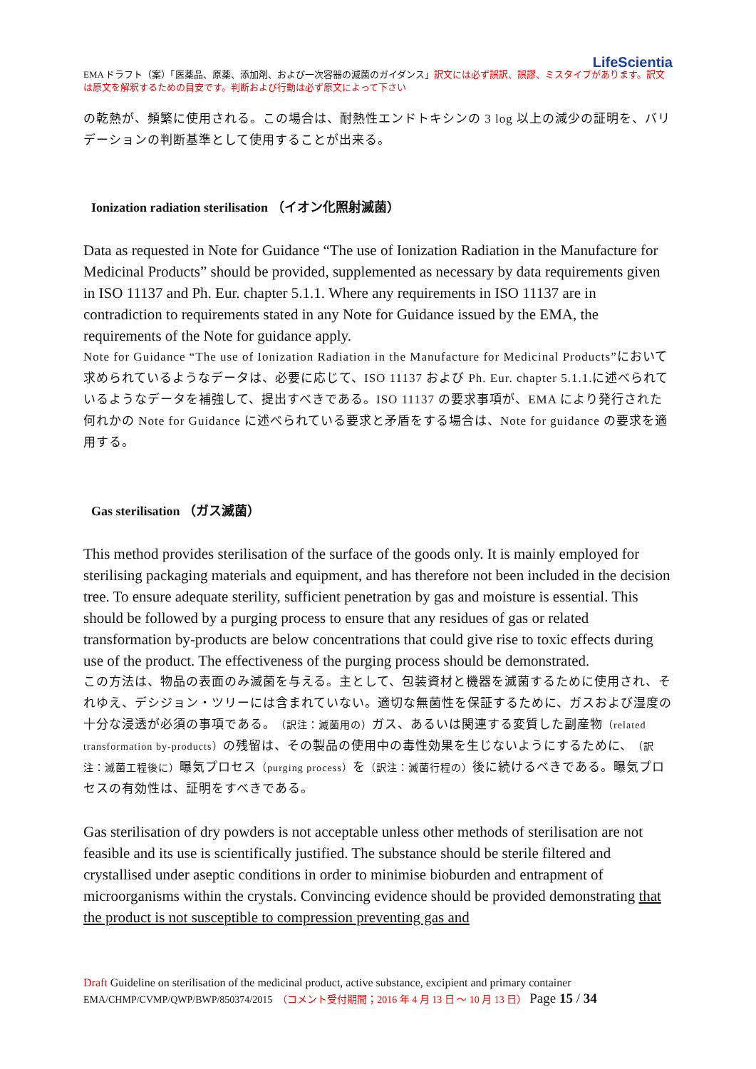LifeScientia
EMA ドラフト（案）「医薬品、原薬、添加剤、および一次容器の滅菌のガイダンス」訳文には必ず誤訳、誤謬、ミスタイプがあります。訳文は原文を解釈するための目安です。判断および行動は必ず原文によって下さい
の乾熱が、頻繁に使用される。この場合は、耐熱性エンドトキシンの 3 log 以上の減少の証明を、バリデーションの判断基準として使用することが出来る。
Ionization radiation sterilisation （イオン化照射滅菌）
Data as requested in Note for Guidance “The use of Ionization Radiation in the Manufacture for Medicinal Products” should be provided, supplemented as necessary by data requirements given in ISO 11137 and Ph. Eur. chapter 5.1.1. Where any requirements in ISO 11137 are in contradiction to requirements stated in any Note for Guidance issued by the EMA, the requirements of the Note for guidance apply.
Note for Guidance “The use of Ionization Radiation in the Manufacture for Medicinal Products”において求められているようなデータは、必要に応じて、ISO 11137 および Ph. Eur. chapter 5.1.1.に述べられているようなデータを補強して、提出すべきである。ISO 11137 の要求事項が、EMA により発行された何れかの Note for Guidance に述べられている要求と矛盾をする場合は、Note for guidance の要求を適用する。
Gas sterilisation （ガス滅菌）
This method provides sterilisation of the surface of the goods only. It is mainly employed for sterilising packaging materials and equipment, and has therefore not been included in the decision tree. To ensure adequate sterility, sufficient penetration by gas and moisture is essential. This should be followed by a purging process to ensure that any residues of gas or related transformation by-products are below concentrations that could give rise to toxic effects during use of the product. The effectiveness of the purging process should be demonstrated.
この方法は、物品の表面のみ滅菌を与える。主として、包装資材と機器を滅菌するために使用され、それゆえ、デシジョン・ツリーには含まれていない。適切な無菌性を保証するために、ガスおよび湿度の十分な浸透が必須の事項である。（訳注：滅菌用の）ガス、あるいは関連する変質した副産物（related transformation by-products）の残留は、その製品の使用中の毒性効果を生じないようにするために、（訳注：滅菌工程後に）曝気プロセス（purging process）を（訳注：滅菌行程の）後に続けるべきである。曝気プロセスの有効性は、証明をすべきである。
Gas sterilisation of dry powders is not acceptable unless other methods of sterilisation are not feasible and its use is scientifically justified. The substance should be sterile filtered and crystallised under aseptic conditions in order to minimise bioburden and entrapment of microorganisms within the crystals. Convincing evidence should be provided demonstrating that the product is not susceptible to compression preventing gas and
Draft Guideline on sterilisation of the medicinal product, active substance, excipient and primary container
EMA/CHMP/CVMP/QWP/BWP/850374/2015　（コメント受付期間；2016 年 4 月 13 日 ～ 10 月 13 日） Page 15 / 34